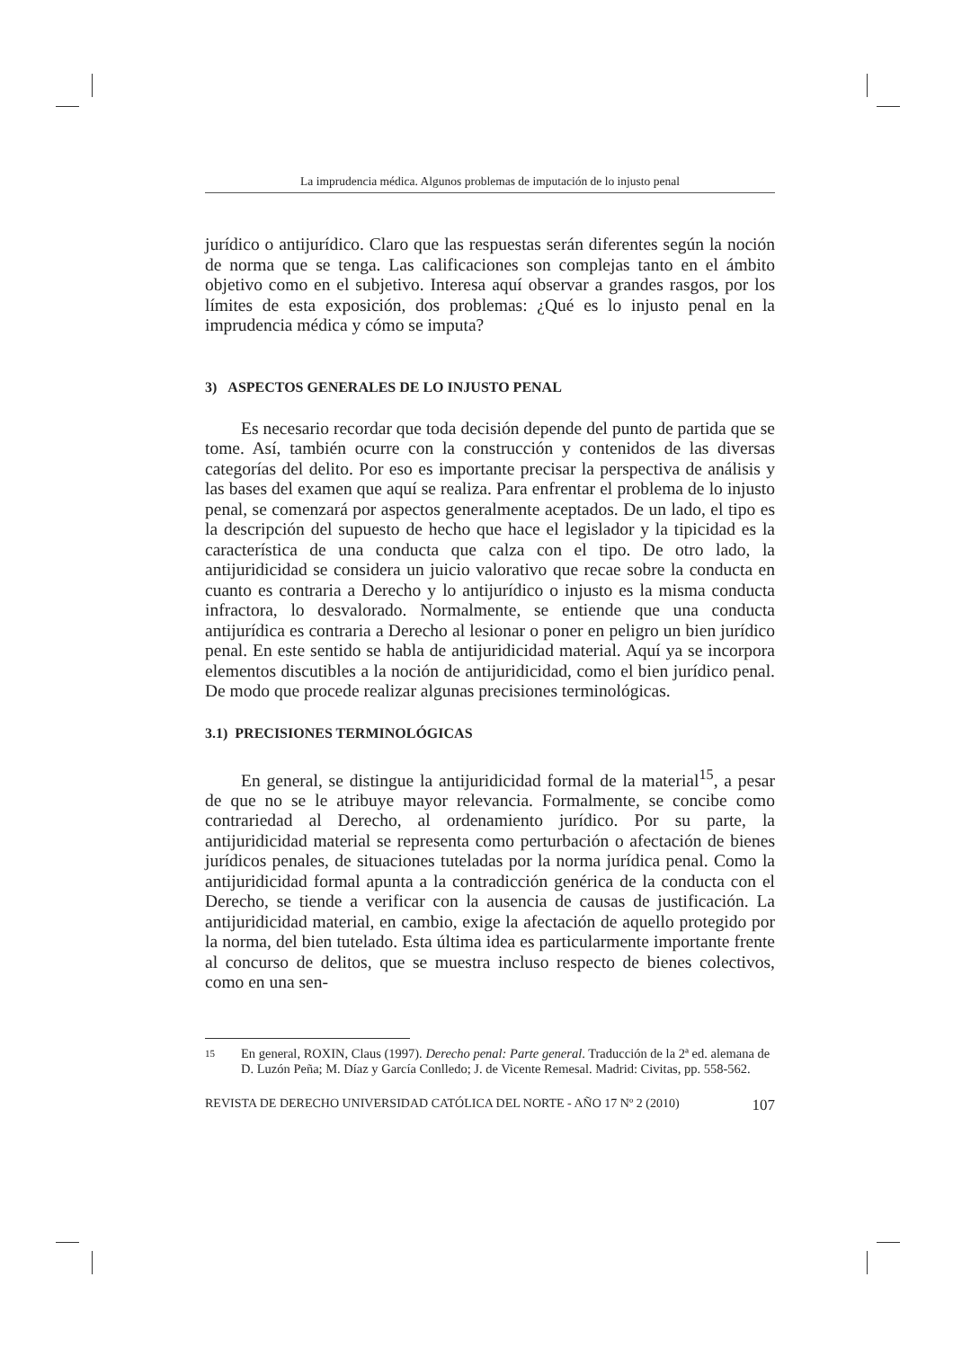La imprudencia médica. Algunos problemas de imputación de lo injusto penal
jurídico o antijurídico. Claro que las respuestas serán diferentes según la noción de norma que se tenga. Las calificaciones son complejas tanto en el ámbito objetivo como en el subjetivo. Interesa aquí observar a grandes rasgos, por los límites de esta exposición, dos problemas: ¿Qué es lo injusto penal en la imprudencia médica y cómo se imputa?
3) ASPECTOS GENERALES DE LO INJUSTO PENAL
Es necesario recordar que toda decisión depende del punto de partida que se tome. Así, también ocurre con la construcción y contenidos de las diversas categorías del delito. Por eso es importante precisar la perspectiva de análisis y las bases del examen que aquí se realiza. Para enfrentar el problema de lo injusto penal, se comenzará por aspectos generalmente aceptados. De un lado, el tipo es la descripción del supuesto de hecho que hace el legislador y la tipicidad es la característica de una conducta que calza con el tipo. De otro lado, la antijuridicidad se considera un juicio valorativo que recae sobre la conducta en cuanto es contraria a Derecho y lo antijurídico o injusto es la misma conducta infractora, lo desvalorado. Normalmente, se entiende que una conducta antijurídica es contraria a Derecho al lesionar o poner en peligro un bien jurídico penal. En este sentido se habla de antijuridicidad material. Aquí ya se incorpora elementos discutibles a la noción de antijuridicidad, como el bien jurídico penal. De modo que procede realizar algunas precisiones terminológicas.
3.1) PRECISIONES TERMINOLÓGICAS
En general, se distingue la antijuridicidad formal de la material<sup>15</sup>, a pesar de que no se le atribuye mayor relevancia. Formalmente, se concibe como contrariedad al Derecho, al ordenamiento jurídico. Por su parte, la antijuridicidad material se representa como perturbación o afectación de bienes jurídicos penales, de situaciones tuteladas por la norma jurídica penal. Como la antijuridicidad formal apunta a la contradicción genérica de la conducta con el Derecho, se tiende a verificar con la ausencia de causas de justificación. La antijuridicidad material, en cambio, exige la afectación de aquello protegido por la norma, del bien tutelado. Esta última idea es particularmente importante frente al concurso de delitos, que se muestra incluso respecto de bienes colectivos, como en una sen-
15
En general, ROXIN, Claus (1997). Derecho penal: Parte general. Traducción de la 2ª ed. alemana de D. Luzón Peña; M. Díaz y García Conlledo; J. de Vicente Remesal. Madrid: Civitas, pp. 558-562.
REVISTA DE DERECHO UNIVERSIDAD CATÓLICA DEL NORTE - AÑO 17 Nº 2 (2010) 107